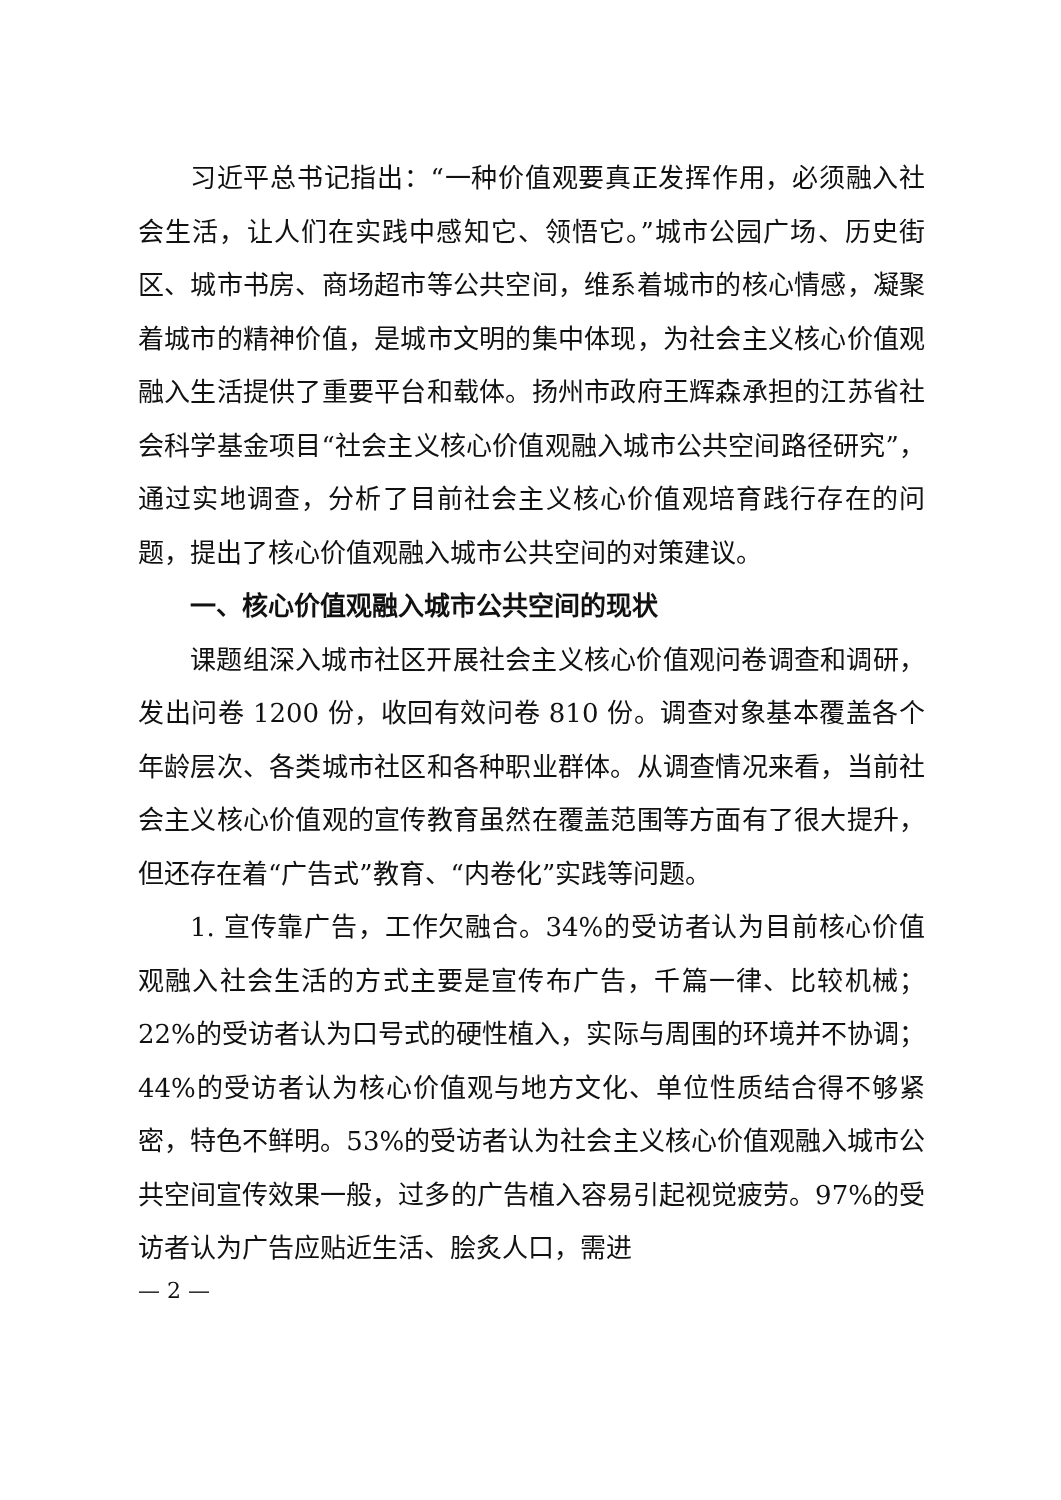习近平总书记指出：“一种价值观要真正发挥作用，必须融入社会生活，让人们在实践中感知它、领悟它。”城市公园广场、历史街区、城市书房、商场超市等公共空间，维系着城市的核心情感，凝聚着城市的精神价值，是城市文明的集中体现，为社会主义核心价值观融入生活提供了重要平台和载体。扬州市政府王辉森承担的江苏省社会科学基金项目“社会主义核心价值观融入城市公共空间路径研究”，通过实地调查，分析了目前社会主义核心价值观培育践行存在的问题，提出了核心价值观融入城市公共空间的对策建议。
一、核心价值观融入城市公共空间的现状
课题组深入城市社区开展社会主义核心价值观问卷调查和调研，发出问卷 1200 份，收回有效问卷 810 份。调查对象基本覆盖各个年龄层次、各类城市社区和各种职业群体。从调查情况来看，当前社会主义核心价值观的宣传教育虽然在覆盖范围等方面有了很大提升，但还存在着“广告式”教育、“内卷化”实践等问题。
1. 宣传靠广告，工作欠融合。34%的受访者认为目前核心价值观融入社会生活的方式主要是宣传布广告，千篇一律、比较机械；22%的受访者认为口号式的硬性植入，实际与周围的环境并不协调；44%的受访者认为核心价值观与地方文化、单位性质结合得不够紧密，特色不鲜明。53%的受访者认为社会主义核心价值观融入城市公共空间宣传效果一般，过多的广告植入容易引起视觉疲劳。97%的受访者认为广告应贴近生活、脍炙人口，需进
— 2 —